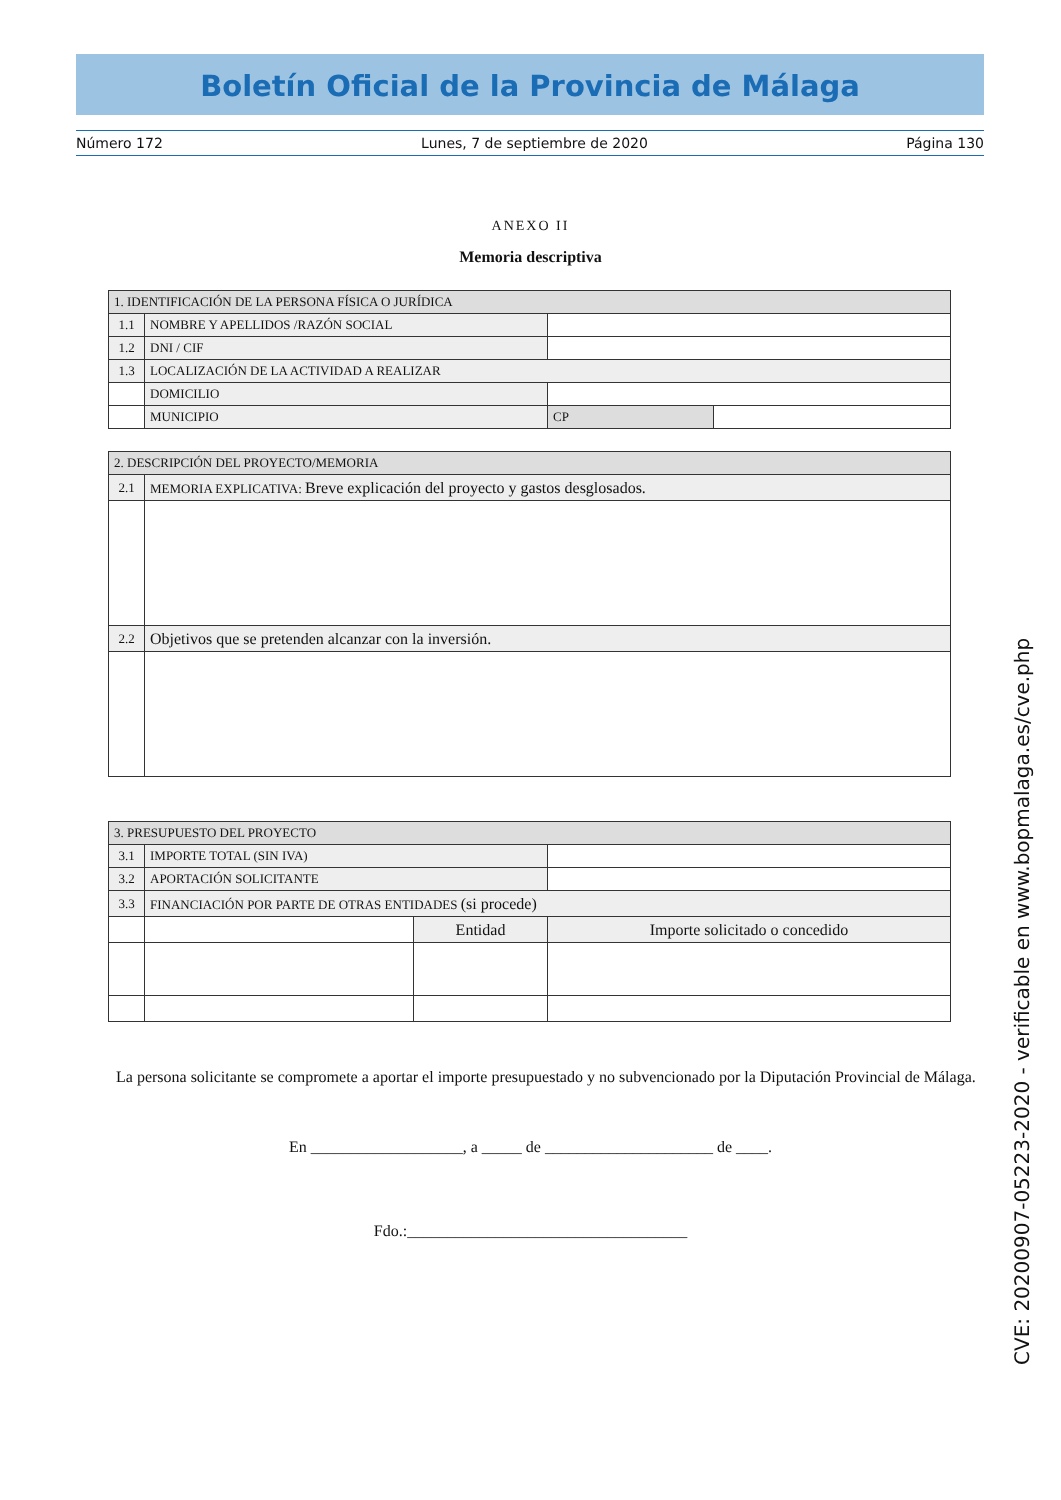Boletín Oficial de la Provincia de Málaga
Número 172 Lunes, 7 de septiembre de 2020 Página 130
ANEXO II
Memoria descriptiva
| 1. IDENTIFICACIÓN DE LA PERSONA FÍSICA O JURÍDICA | | | |
| 1.1 | NOMBRE Y APELLIDOS /RAZÓN SOCIAL | | |
| 1.2 | DNI / CIF | | |
| 1.3 | LOCALIZACIÓN DE LA ACTIVIDAD A REALIZAR | | |
| | DOMICILIO | | |
| | MUNICIPIO | CP | |
| 2. DESCRIPCIÓN DEL PROYECTO/MEMORIA | |
| 2.1 | MEMORIA EXPLICATIVA: Breve explicación del proyecto y gastos desglosados. |
| 2.2 | Objetivos que se pretenden alcanzar con la inversión. |
| 3. PRESUPUESTO DEL PROYECTO | | | |
| 3.1 | IMPORTE TOTAL (SIN IVA) | | |
| 3.2 | APORTACIÓN SOLICITANTE | | |
| 3.3 | FINANCIACIÓN POR PARTE DE OTRAS ENTIDADES (si procede) | | |
| | | Entidad | Importe solicitado o concedido |
La persona solicitante se compromete a aportar el importe presupuestado y no subvencionado por la Diputación Provincial de Málaga.
En ___________________, a _____ de _____________________ de ____.
Fdo.:___________________________________
CVE: 20200907-05223-2020 - verificable en www.bopmalaga.es/cve.php